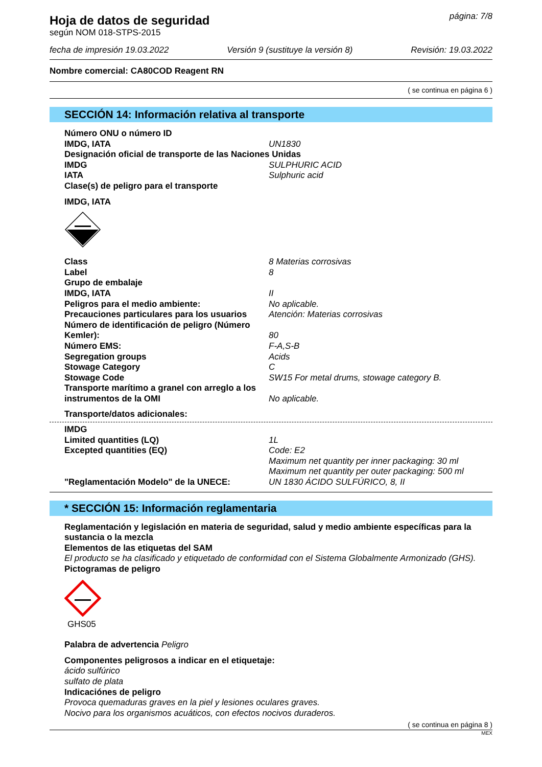Hoja de datos de seguridad
página: 7/8
según NOM 018-STPS-2015
fecha de impresión 19.03.2022 Versión 9 (sustituye la versión 8) Revisión: 19.03.2022
Nombre comercial: CA80COD Reagent RN
( se continua en página 6 )
SECCIÓN 14: Información relativa al transporte
Número ONU o número ID
IMDG, IATA UN1830
Designación oficial de transporte de las Naciones Unidas
IMDG SULPHURIC ACID
IATA Sulphuric acid
Clase(s) de peligro para el transporte
IMDG, IATA
Class 8 Materias corrosivas
Label 8
Grupo de embalaje
IMDG, IATA II
Peligros para el medio ambiente: No aplicable.
Precauciones particulares para los usuarios Atención: Materias corrosivas
Número de identificación de peligro (Número Kemler):
80
Número EMS: F-A,S-B
Segregation groups Acids
Stowage Category C
Stowage Code SW15 For metal drums, stowage category B.
Transporte marítimo a granel con arreglo a los instrumentos de la OMI
No aplicable.
Transporte/datos adicionales:
IMDG
Limited quantities (LQ) 1L
Excepted quantities (EQ) Code: E2
Maximum net quantity per inner packaging: 30 ml
Maximum net quantity per outer packaging: 500 ml
"Reglamentación Modelo" de la UNECE: UN 1830 ÁCIDO SULFÚRICO, 8, II
* SECCIÓN 15: Información reglamentaria
Reglamentación y legislación en materia de seguridad, salud y medio ambiente específicas para la sustancia o la mezcla
Elementos de las etiquetas del SAM
El producto se ha clasificado y etiquetado de conformidad con el Sistema Globalmente Armonizado (GHS).
Pictogramas de peligro
GHS05
Palabra de advertencia Peligro
Componentes peligrosos a indicar en el etiquetaje:
ácido sulfúrico
sulfato de plata
Indicaciónes de peligro
Provoca quemaduras graves en la piel y lesiones oculares graves.
Nocivo para los organismos acuáticos, con efectos nocivos duraderos.
( se continua en página 8 )
MEX